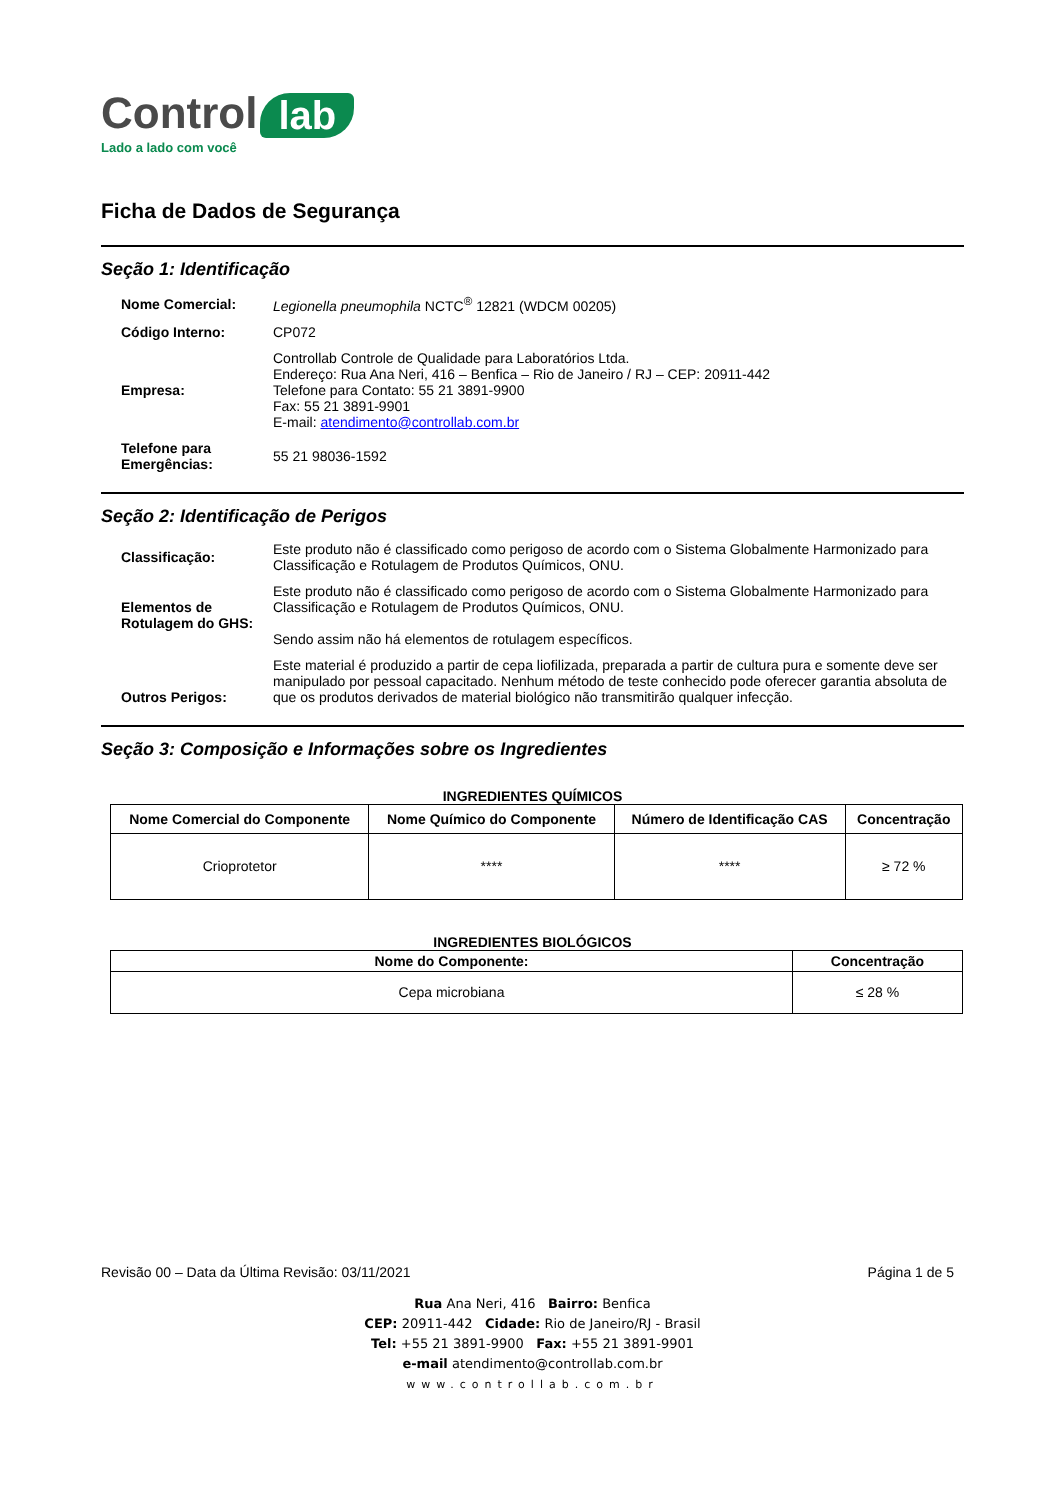Control lab
Lado a lado com você
Ficha de Dados de Segurança
Seção 1: Identificação
Nome Comercial:
Legionella pneumophila NCTC<sup>®</sup> 12821 (WDCM 00205)
Código Interno: CP072
Empresa:
Controllab Controle de Qualidade para Laboratórios Ltda.
Endereço: Rua Ana Neri, 416 – Benfica – Rio de Janeiro / RJ – CEP: 20911-442
Telefone para Contato: 55 21 3891-9900
Fax: 55 21 3891-9901
E-mail: atendimento@controllab.com.br
Telefone para Emergências:
55 21 98036-1592
Seção 2: Identificação de Perigos
Classificação:
Este produto não é classificado como perigoso de acordo com o Sistema Globalmente Harmonizado para Classificação e Rotulagem de Produtos Químicos, ONU.
Elementos de Rotulagem do GHS:
Este produto não é classificado como perigoso de acordo com o Sistema Globalmente Harmonizado para Classificação e Rotulagem de Produtos Químicos, ONU.
Sendo assim não há elementos de rotulagem específicos.
Outros Perigos:
Este material é produzido a partir de cepa liofilizada, preparada a partir de cultura pura e somente deve ser manipulado por pessoal capacitado. Nenhum método de teste conhecido pode oferecer garantia absoluta de que os produtos derivados de material biológico não transmitirão qualquer infecção.
Seção 3: Composição e Informações sobre os Ingredientes
INGREDIENTES QUÍMICOS
| Nome Comercial do Componente | Nome Químico do Componente | Número de Identificação CAS | Concentração |
| --- | --- | --- | --- |
| Crioprotetor | **** | **** | ≥ 72 % |
INGREDIENTES BIOLÓGICOS
| Nome do Componente: | Concentração |
| --- | --- |
| Cepa microbiana | ≤ 28 % |
Revisão 00 – Data da Última Revisão: 03/11/2021 Página 1 de 5
Rua Ana Neri, 416 Bairro: Benfica
CEP: 20911-442 Cidade: Rio de Janeiro/RJ - Brasil
Tel: +55 21 3891-9900 Fax: +55 21 3891-9901
e-mail atendimento@controllab.com.br
www.controllab.com.br